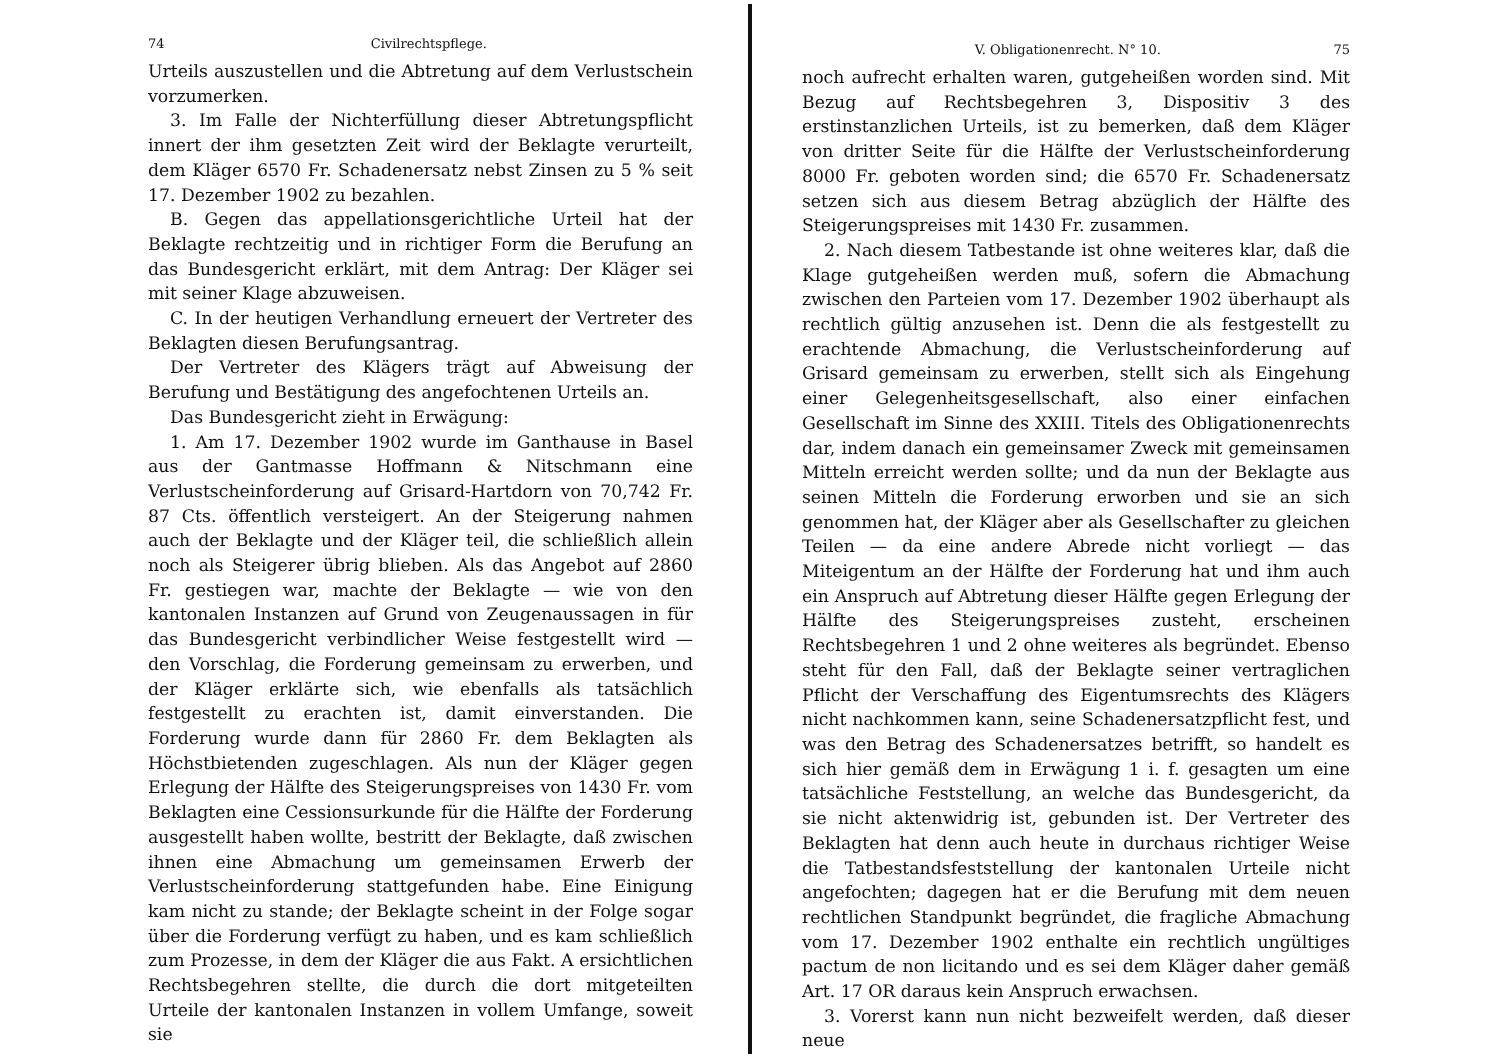74 Civilrechtspflege.
Urteils auszustellen und die Abtretung auf dem Verlustschein vorzumerken.
3. Im Falle der Nichterfüllung dieser Abtretungspflicht innert der ihm gesetzten Zeit wird der Beklagte verurteilt, dem Kläger 6570 Fr. Schadenersatz nebst Zinsen zu 5 % seit 17. Dezember 1902 zu bezahlen.
B. Gegen das appellationsgerichtliche Urteil hat der Beklagte rechtzeitig und in richtiger Form die Berufung an das Bundesgericht erklärt, mit dem Antrag: Der Kläger sei mit seiner Klage abzuweisen.
C. In der heutigen Verhandlung erneuert der Vertreter des Beklagten diesen Berufungsantrag.
Der Vertreter des Klägers trägt auf Abweisung der Berufung und Bestätigung des angefochtenen Urteils an.
Das Bundesgericht zieht in Erwägung:
1. Am 17. Dezember 1902 wurde im Ganthause in Basel aus der Gantmasse Hoffmann & Nitschmann eine Verlustscheinforderung auf Grisard-Hartdorn von 70,742 Fr. 87 Cts. öffentlich versteigert. An der Steigerung nahmen auch der Beklagte und der Kläger teil, die schließlich allein noch als Steigerer übrig blieben. Als das Angebot auf 2860 Fr. gestiegen war, machte der Beklagte — wie von den kantonalen Instanzen auf Grund von Zeugenaussagen in für das Bundesgericht verbindlicher Weise festgestellt wird — den Vorschlag, die Forderung gemeinsam zu erwerben, und der Kläger erklärte sich, wie ebenfalls als tatsächlich festgestellt zu erachten ist, damit einverstanden. Die Forderung wurde dann für 2860 Fr. dem Beklagten als Höchstbietenden zugeschlagen. Als nun der Kläger gegen Erlegung der Hälfte des Steigerungspreises von 1430 Fr. vom Beklagten eine Cessionsurkunde für die Hälfte der Forderung ausgestellt haben wollte, bestritt der Beklagte, daß zwischen ihnen eine Abmachung um gemeinsamen Erwerb der Verlustscheinforderung stattgefunden habe. Eine Einigung kam nicht zu stande; der Beklagte scheint in der Folge sogar über die Forderung verfügt zu haben, und es kam schließlich zum Prozesse, in dem der Kläger die aus Fakt. A ersichtlichen Rechtsbegehren stellte, die durch die dort mitgeteilten Urteile der kantonalen Instanzen in vollem Umfange, soweit sie
V. Obligationenrecht. N° 10. 75
noch aufrecht erhalten waren, gutgeheißen worden sind. Mit Bezug auf Rechtsbegehren 3, Dispositiv 3 des erstinstanzlichen Urteils, ist zu bemerken, daß dem Kläger von dritter Seite für die Hälfte der Verlustscheinforderung 8000 Fr. geboten worden sind; die 6570 Fr. Schadenersatz setzen sich aus diesem Betrag abzüglich der Hälfte des Steigerungspreises mit 1430 Fr. zusammen.
2. Nach diesem Tatbestande ist ohne weiteres klar, daß die Klage gutgeheißen werden muß, sofern die Abmachung zwischen den Parteien vom 17. Dezember 1902 überhaupt als rechtlich gültig anzusehen ist. Denn die als festgestellt zu erachtende Abmachung, die Verlustscheinforderung auf Grisard gemeinsam zu erwerben, stellt sich als Eingehung einer Gelegenheitsgesellschaft, also einer einfachen Gesellschaft im Sinne des XXIII. Titels des Obligationenrechts dar, indem danach ein gemeinsamer Zweck mit gemeinsamen Mitteln erreicht werden sollte; und da nun der Beklagte aus seinen Mitteln die Forderung erworben und sie an sich genommen hat, der Kläger aber als Gesellschafter zu gleichen Teilen — da eine andere Abrede nicht vorliegt — das Miteigentum an der Hälfte der Forderung hat und ihm auch ein Anspruch auf Abtretung dieser Hälfte gegen Erlegung der Hälfte des Steigerungspreises zusteht, erscheinen Rechtsbegehren 1 und 2 ohne weiteres als begründet. Ebenso steht für den Fall, daß der Beklagte seiner vertraglichen Pflicht der Verschaffung des Eigentumsrechts des Klägers nicht nachkommen kann, seine Schadenersatzpflicht fest, und was den Betrag des Schadenersatzes betrifft, so handelt es sich hier gemäß dem in Erwägung 1 i. f. gesagten um eine tatsächliche Feststellung, an welche das Bundesgericht, da sie nicht aktenwidrig ist, gebunden ist. Der Vertreter des Beklagten hat denn auch heute in durchaus richtiger Weise die Tatbestandsfeststellung der kantonalen Urteile nicht angefochten; dagegen hat er die Berufung mit dem neuen rechtlichen Standpunkt begründet, die fragliche Abmachung vom 17. Dezember 1902 enthalte ein rechtlich ungültiges pactum de non licitando und es sei dem Kläger daher gemäß Art. 17 OR daraus kein Anspruch erwachsen.
3. Vorerst kann nun nicht bezweifelt werden, daß dieser neue